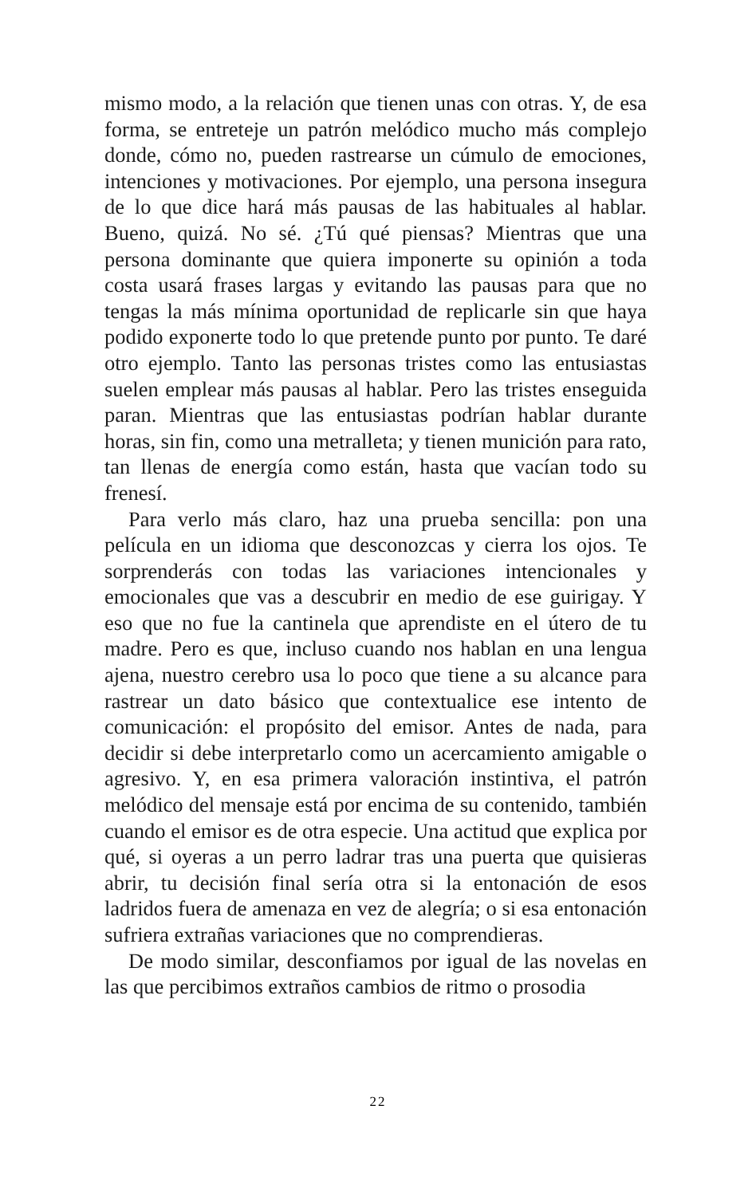mismo modo, a la relación que tienen unas con otras. Y, de esa forma, se entreteje un patrón melódico mucho más complejo donde, cómo no, pueden rastrearse un cúmulo de emociones, intenciones y motivaciones. Por ejemplo, una persona insegura de lo que dice hará más pausas de las habituales al hablar. Bueno, quizá. No sé. ¿Tú qué piensas? Mientras que una persona dominante que quiera imponerte su opinión a toda costa usará frases largas y evitando las pausas para que no tengas la más mínima oportunidad de replicarle sin que haya podido exponerte todo lo que pretende punto por punto. Te daré otro ejemplo. Tanto las personas tristes como las entusiastas suelen emplear más pausas al hablar. Pero las tristes enseguida paran. Mientras que las entusiastas podrían hablar durante horas, sin fin, como una metralleta; y tienen munición para rato, tan llenas de energía como están, hasta que vacían todo su frenesí.
Para verlo más claro, haz una prueba sencilla: pon una película en un idioma que desconozcas y cierra los ojos. Te sorprenderás con todas las variaciones intencionales y emocionales que vas a descubrir en medio de ese guirigay. Y eso que no fue la cantinela que aprendiste en el útero de tu madre. Pero es que, incluso cuando nos hablan en una lengua ajena, nuestro cerebro usa lo poco que tiene a su alcance para rastrear un dato básico que contextualice ese intento de comunicación: el propósito del emisor. Antes de nada, para decidir si debe interpretarlo como un acercamiento amigable o agresivo. Y, en esa primera valoración instintiva, el patrón melódico del mensaje está por encima de su contenido, también cuando el emisor es de otra especie. Una actitud que explica por qué, si oyeras a un perro ladrar tras una puerta que quisieras abrir, tu decisión final sería otra si la entonación de esos ladridos fuera de amenaza en vez de alegría; o si esa entonación sufriera extrañas variaciones que no comprendieras.
De modo similar, desconfiamos por igual de las novelas en las que percibimos extraños cambios de ritmo o prosodia
22